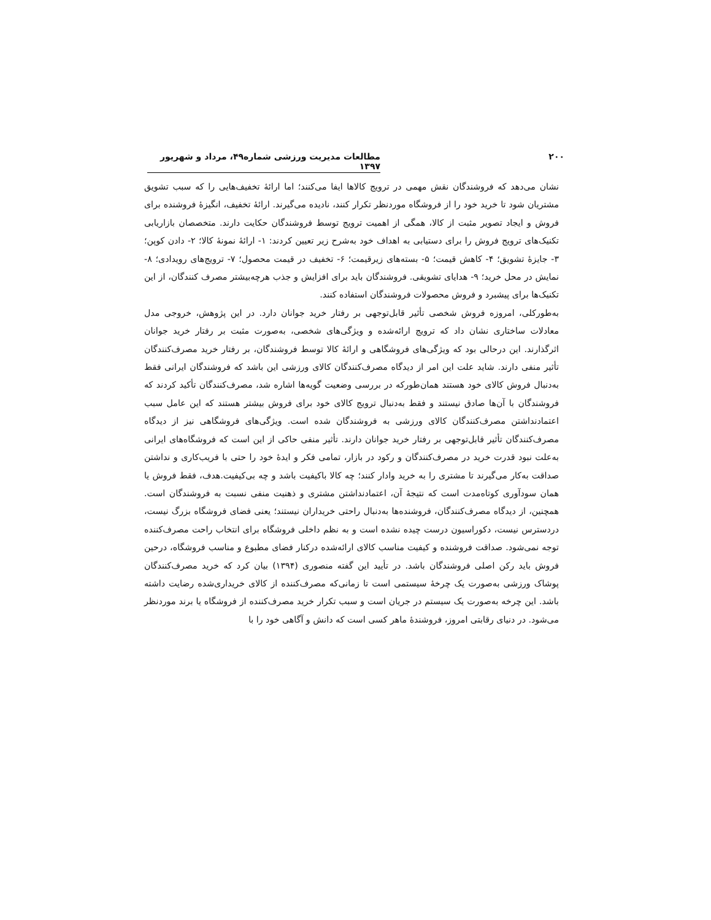۲۰۰ مطالعات مدیریت ورزشی شماره۴۹، مرداد و شهریور ۱۳۹۷
نشان می‌دهد که فروشندگان نقش مهمی در ترویج کالاها ایفا می‌کنند؛ اما ارائۀ تخفیف‌هایی را که سبب تشویق مشتریان شود تا خرید خود را از فروشگاه موردنظر تکرار کنند، نادیده می‌گیرند. ارائۀ تخفیف، انگیزۀ فروشنده برای فروش و ایجاد تصویر مثبت از کالا، همگی از اهمیت ترویج توسط فروشندگان حکایت دارند. متخصصان بازاریابی تکنیک‌های ترویج فروش را برای دستیابی به اهداف خود به‌شرح زیر تعیین کردند: ۱- ارائۀ نمونۀ کالا؛ ۲- دادن کوپن؛ ۳- جایزۀ تشویق؛ ۴- کاهش قیمت؛ ۵- بسته‌های زیرقیمت؛ ۶- تخفیف در قیمت محصول؛ ۷- ترویج‌های رویدادی؛ ۸- نمایش در محل خرید؛ ۹- هدایای تشویقی. فروشندگان باید برای افزایش و جذب هرچه‌بیشتر مصرف کنندگان، از این تکنیک‌ها برای پیشبرد و فروش محصولات فروشندگان استفاده کنند.
به‌طورکلی، امروزه فروش شخصی تأثیر قابل‌توجهی بر رفتار خرید جوانان دارد. در این پژوهش، خروجی مدل معادلات ساختاری نشان داد که ترویج ارائه‌شده و ویژگی‌های شخصی، به‌صورت مثبت بر رفتار خرید جوانان اثرگذارند. این درحالی بود که ویژگی‌های فروشگاهی و ارائۀ کالا توسط فروشندگان، بر رفتار خرید مصرف‌کنندگان تأثیر منفی دارند. شاید علت این امر از دیدگاه مصرف‌کنندگان کالای ورزشی این باشد که فروشندگان ایرانی فقط به‌دنبال فروش کالای خود هستند همان‌طورکه در بررسی وضعیت گویه‌ها اشاره شد، مصرف‌کنندگان تأکید کردند که فروشندگان با آن‌ها صادق نیستند و فقط به‌دنبال ترویج کالای خود برای فروش بیشتر هستند که این عامل سبب اعتمادنداشتن مصرف‌کنندگان کالای ورزشی به فروشندگان شده است. ویژگی‌های فروشگاهی نیز از دیدگاه مصرف‌کنندگان تأثیر قابل‌توجهی بر رفتار خرید جوانان دارند. تأثیر منفی حاکی از این است که فروشگاه‌های ایرانی به‌علت نبود قدرت خرید در مصرف‌کنندگان و رکود در بازار، تمامی فکر و ایدۀ خود را حتی با فریب‌کاری و نداشتن صداقت به‌کار می‌گیرند تا مشتری را به خرید وادار کنند؛ چه کالا باکیفیت باشد و چه بی‌کیفیت.هدف، فقط فروش یا همان سودآوری کوتاه‌مدت است که نتیجۀ آن، اعتمادنداشتن مشتری و ذهنیت منفی نسبت به فروشندگان است. همچنین، از دیدگاه مصرف‌کنندگان، فروشنده‌ها به‌دنبال راحتی خریداران نیستند؛ یعنی فضای فروشگاه بزرگ نیست، دردسترس نیست، دکوراسیون درست چیده نشده است و به نظم داخلی فروشگاه برای انتخاب راحت مصرف‌کننده توجه نمی‌شود. صداقت فروشنده و کیفیت مناسب کالای ارائه‌شده درکنار فضای مطبوع و مناسب فروشگاه، درحین فروش باید رکن اصلی فروشندگان باشد. در تأیید این گفته منصوری (۱۳۹۴) بیان کرد که خرید مصرف‌کنندگان پوشاک ورزشی به‌صورت یک چرخۀ سیستمی است تا زمانی‌که مصرف‌کننده از کالای خریداری‌شده رضایت داشته باشد. این چرخه به‌صورت یک سیستم در جریان است و سبب تکرار خرید مصرف‌کننده از فروشگاه یا برند موردنظر می‌شود. در دنیای رقابتی امروز، فروشندۀ ماهر کسی است که دانش و آگاهی خود را با